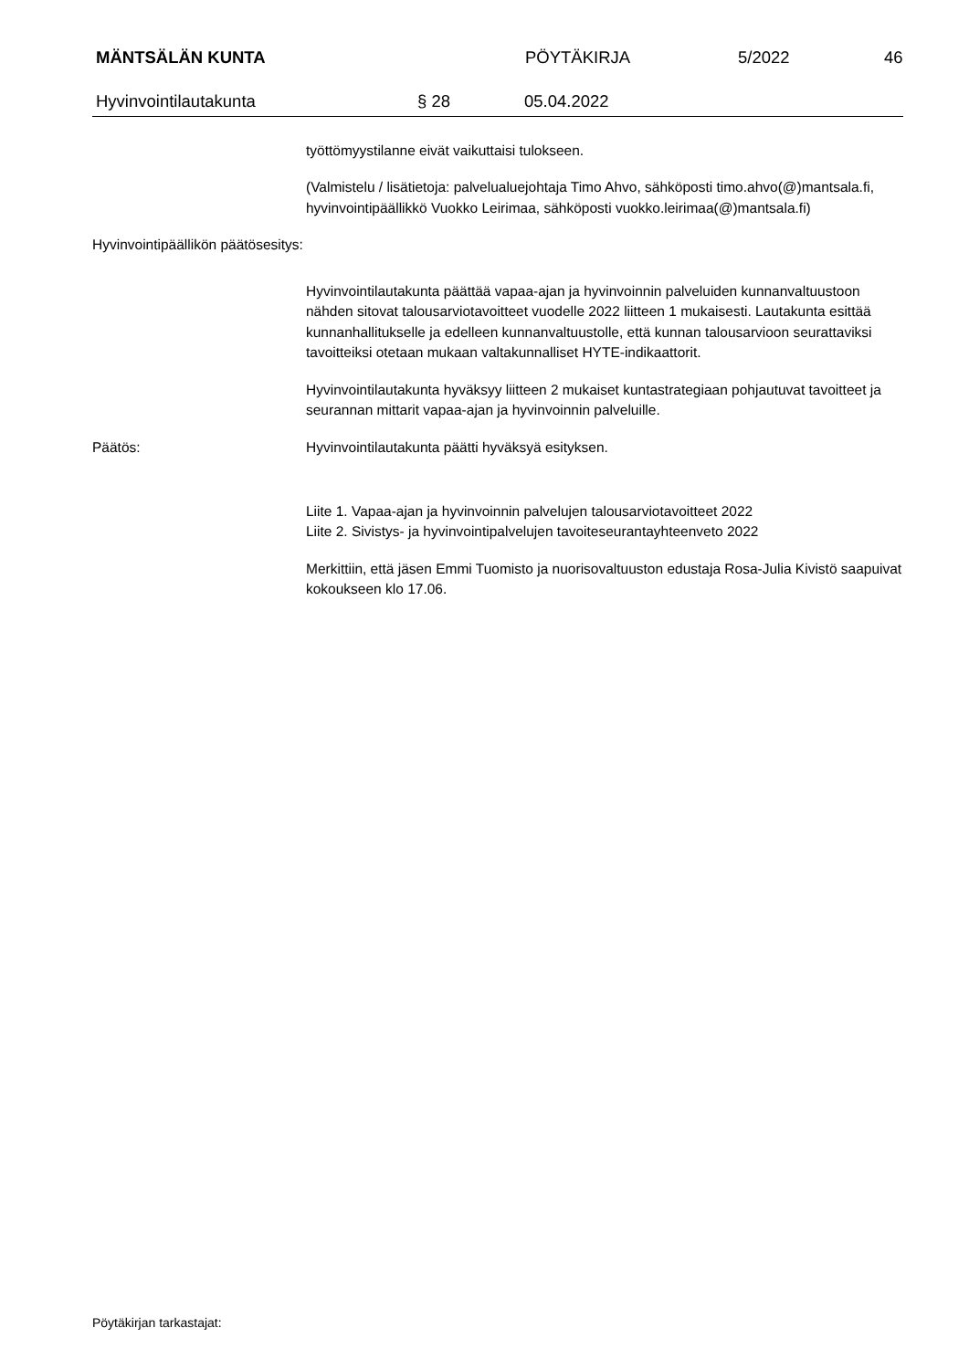MÄNTSÄLÄN KUNTA PÖYTÄKIRJA 5/2022 46
Hyvinvointilautakunta § 28 05.04.2022
työttömyystilanne eivät vaikuttaisi tulokseen.
(Valmistelu / lisätietoja: palvelualuejohtaja Timo Ahvo, sähköposti timo.ahvo(@)mantsala.fi, hyvinvointipäällikkö Vuokko Leirimaa, sähköposti vuokko.leirimaa(@)mantsala.fi)
Hyvinvointipäällikön päätösesitys:
Hyvinvointilautakunta päättää vapaa-ajan ja hyvinvoinnin palveluiden kunnanvaltuustoon nähden sitovat talousarviotavoitteet vuodelle 2022 liitteen 1 mukaisesti. Lautakunta esittää kunnanhallitukselle ja edelleen kunnanvaltuustolle, että kunnan talousarvioon seurattaviksi tavoitteiksi otetaan mukaan valtakunnalliset HYTE-indikaattorit.
Hyvinvointilautakunta hyväksyy liitteen 2 mukaiset kuntastrategiaan pohjautuvat tavoitteet ja seurannan mittarit vapaa-ajan ja hyvinvoinnin palveluille.
Päätös: Hyvinvointilautakunta päätti hyväksyä esityksen.
Liite 1. Vapaa-ajan ja hyvinvoinnin palvelujen talousarviotavoitteet 2022
Liite 2. Sivistys- ja hyvinvointipalvelujen tavoiteseurantayhteenveto 2022
Merkittiin, että jäsen Emmi Tuomisto ja nuorisovaltuuston edustaja Rosa-Julia Kivistö saapuivat kokoukseen klo 17.06.
Pöytäkirjan tarkastajat: